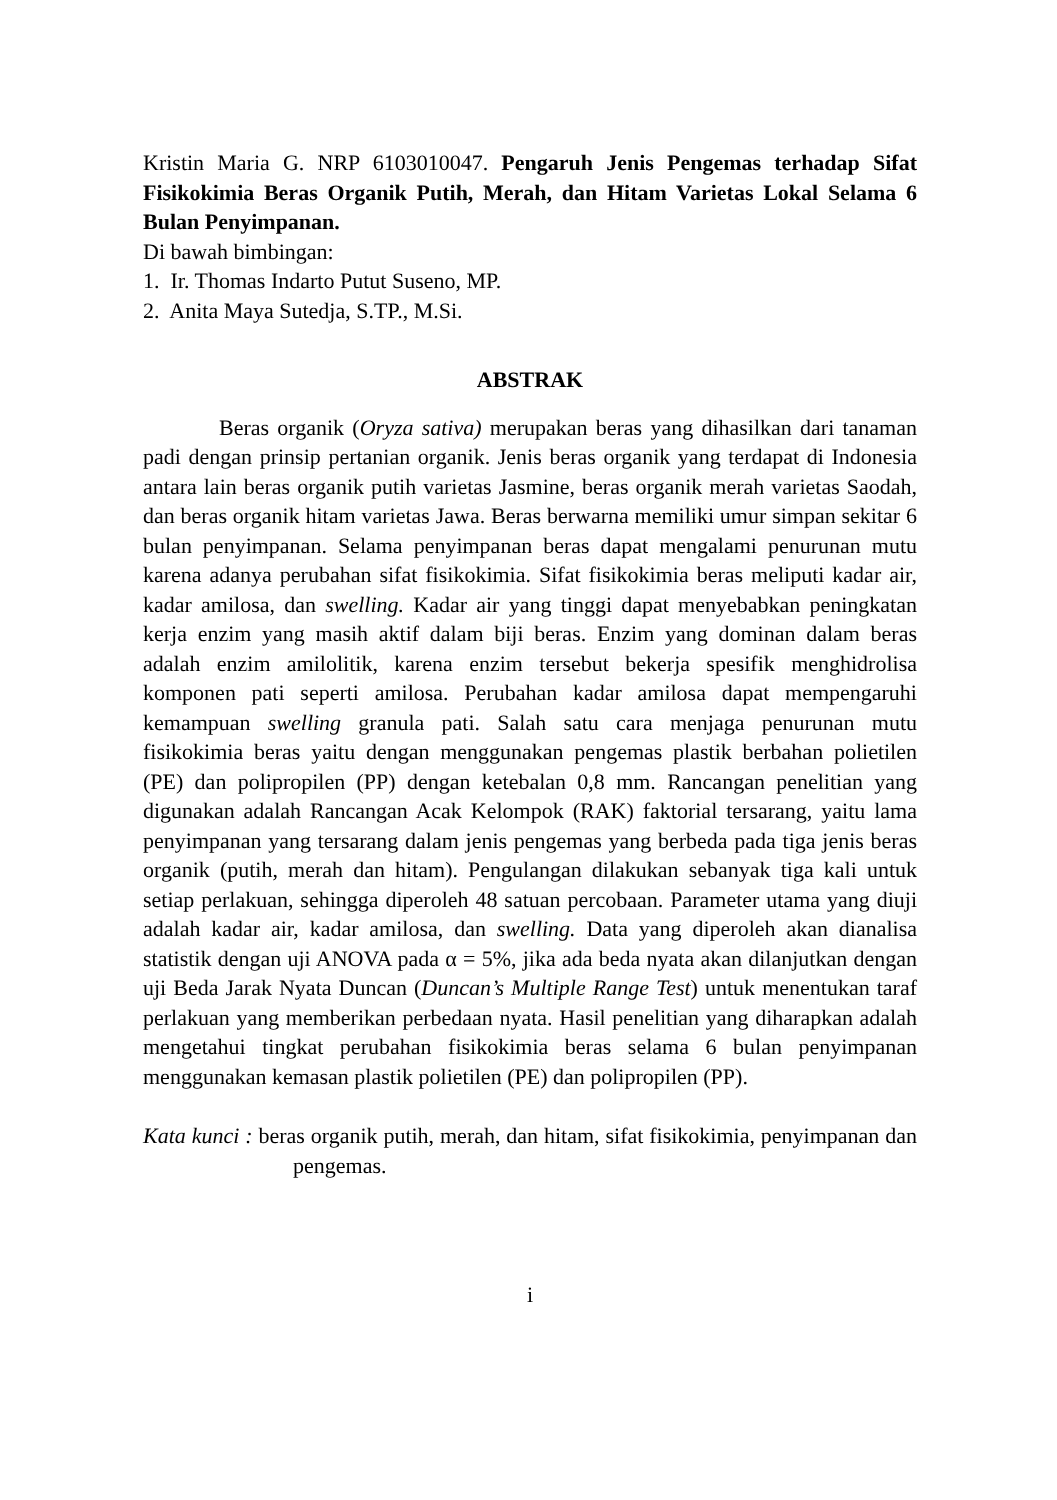Kristin Maria G. NRP 6103010047. Pengaruh Jenis Pengemas terhadap Sifat Fisikokimia Beras Organik Putih, Merah, dan Hitam Varietas Lokal Selama 6 Bulan Penyimpanan.
Di bawah bimbingan:
1. Ir. Thomas Indarto Putut Suseno, MP.
2. Anita Maya Sutedja, S.TP., M.Si.
ABSTRAK
Beras organik (Oryza sativa) merupakan beras yang dihasilkan dari tanaman padi dengan prinsip pertanian organik. Jenis beras organik yang terdapat di Indonesia antara lain beras organik putih varietas Jasmine, beras organik merah varietas Saodah, dan beras organik hitam varietas Jawa. Beras berwarna memiliki umur simpan sekitar 6 bulan penyimpanan. Selama penyimpanan beras dapat mengalami penurunan mutu karena adanya perubahan sifat fisikokimia. Sifat fisikokimia beras meliputi kadar air, kadar amilosa, dan swelling. Kadar air yang tinggi dapat menyebabkan peningkatan kerja enzim yang masih aktif dalam biji beras. Enzim yang dominan dalam beras adalah enzim amilolitik, karena enzim tersebut bekerja spesifik menghidrolisa komponen pati seperti amilosa. Perubahan kadar amilosa dapat mempengaruhi kemampuan swelling granula pati. Salah satu cara menjaga penurunan mutu fisikokimia beras yaitu dengan menggunakan pengemas plastik berbahan polietilen (PE) dan polipropilen (PP) dengan ketebalan 0,8 mm. Rancangan penelitian yang digunakan adalah Rancangan Acak Kelompok (RAK) faktorial tersarang, yaitu lama penyimpanan yang tersarang dalam jenis pengemas yang berbeda pada tiga jenis beras organik (putih, merah dan hitam). Pengulangan dilakukan sebanyak tiga kali untuk setiap perlakuan, sehingga diperoleh 48 satuan percobaan. Parameter utama yang diuji adalah kadar air, kadar amilosa, dan swelling. Data yang diperoleh akan dianalisa statistik dengan uji ANOVA pada α = 5%, jika ada beda nyata akan dilanjutkan dengan uji Beda Jarak Nyata Duncan (Duncan’s Multiple Range Test) untuk menentukan taraf perlakuan yang memberikan perbedaan nyata. Hasil penelitian yang diharapkan adalah mengetahui tingkat perubahan fisikokimia beras selama 6 bulan penyimpanan menggunakan kemasan plastik polietilen (PE) dan polipropilen (PP).
Kata kunci : beras organik putih, merah, dan hitam, sifat fisikokimia, penyimpanan dan pengemas.
i